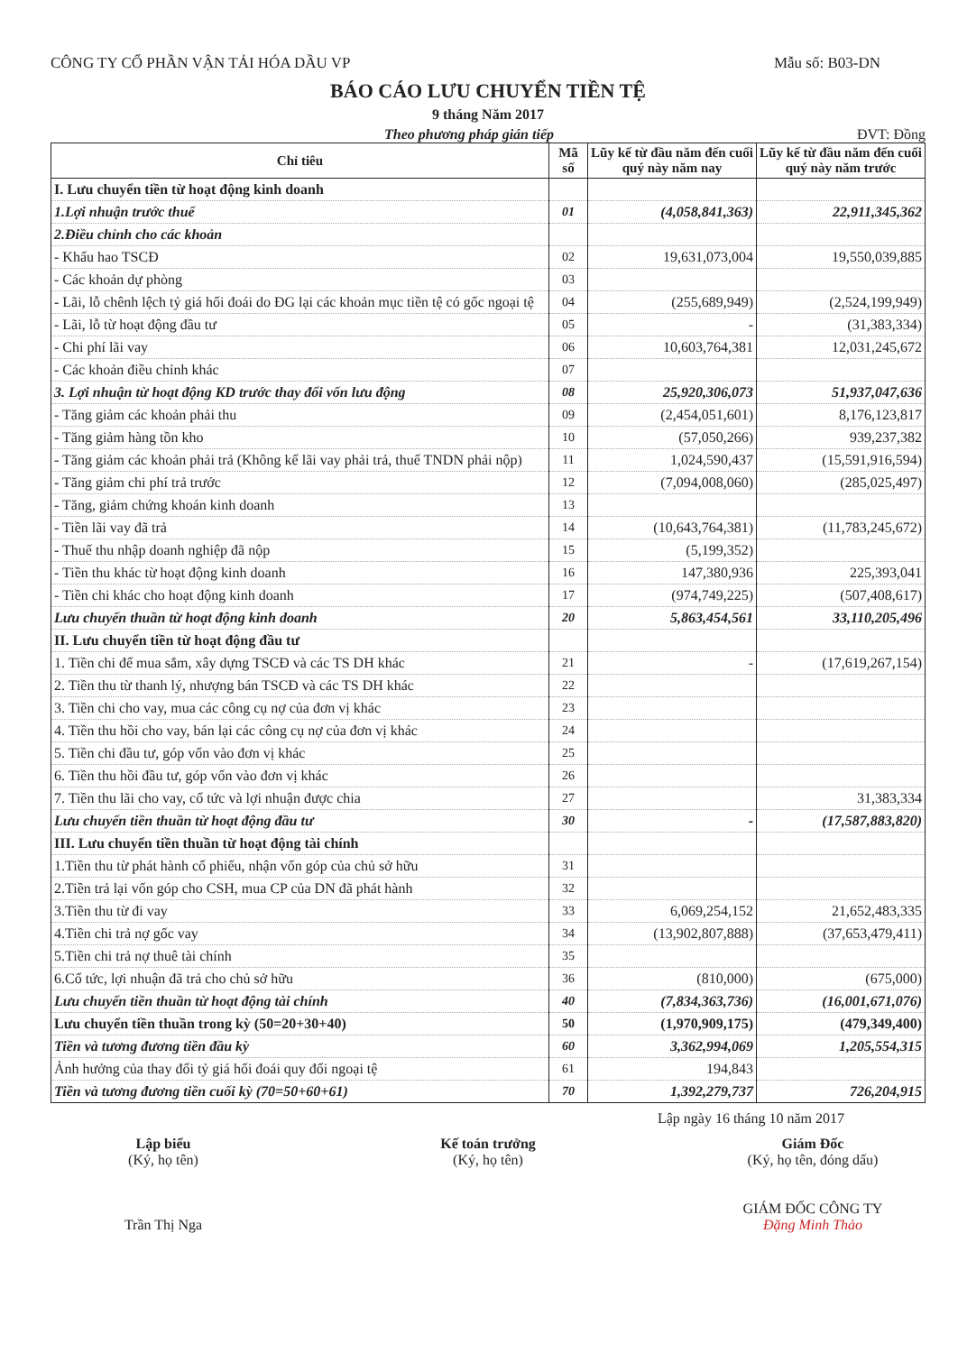CÔNG TY CỔ PHẦN VẬN TẢI HÓA DẦU VP Mẫu số: B03-DN
BÁO CÁO LƯU CHUYỂN TIỀN TỆ
9 tháng Năm 2017
Theo phương pháp gián tiếp ĐVT: Đồng
| Chỉ tiêu | Mã số | Lũy kế từ đầu năm đến cuối quý này năm nay | Lũy kế từ đầu năm đến cuối quý này năm trước |
| --- | --- | --- | --- |
| I. Lưu chuyển tiền từ hoạt động kinh doanh | | | |
| 1.Lợi nhuận trước thuế | 01 | (4,058,841,363) | 22,911,345,362 |
| 2.Điều chỉnh cho các khoản | | | |
| - Khấu hao TSCĐ | 02 | 19,631,073,004 | 19,550,039,885 |
| - Các khoản dự phòng | 03 | | |
| - Lãi, lỗ chênh lệch tỷ giá hối đoái do ĐG lại các khoản mục tiền tệ có gốc ngoại tệ | 04 | (255,689,949) | (2,524,199,949) |
| - Lãi, lỗ từ hoạt động đầu tư | 05 | - | (31,383,334) |
| - Chi phí lãi vay | 06 | 10,603,764,381 | 12,031,245,672 |
| - Các khoản điều chỉnh khác | 07 | | |
| 3. Lợi nhuận từ hoạt động KD trước thay đổi vốn lưu động | 08 | 25,920,306,073 | 51,937,047,636 |
| - Tăng giảm các khoản phải thu | 09 | (2,454,051,601) | 8,176,123,817 |
| - Tăng giảm hàng tồn kho | 10 | (57,050,266) | 939,237,382 |
| - Tăng giảm các khoản phải trả (Không kể lãi vay phải trả, thuế TNDN phải nộp) | 11 | 1,024,590,437 | (15,591,916,594) |
| - Tăng giảm chi phí trả trước | 12 | (7,094,008,060) | (285,025,497) |
| - Tăng, giảm chứng khoán kinh doanh | 13 | | |
| - Tiền lãi vay đã trả | 14 | (10,643,764,381) | (11,783,245,672) |
| - Thuế thu nhập doanh nghiệp đã nộp | 15 | (5,199,352) | |
| - Tiền thu khác từ hoạt động kinh doanh | 16 | 147,380,936 | 225,393,041 |
| - Tiền chi khác cho hoạt động kinh doanh | 17 | (974,749,225) | (507,408,617) |
| Lưu chuyển thuần từ hoạt động kinh doanh | 20 | 5,863,454,561 | 33,110,205,496 |
| II. Lưu chuyển tiền từ hoạt động đầu tư | | | |
| 1. Tiền chi để mua sắm, xây dựng TSCĐ và các TS DH khác | 21 | - | (17,619,267,154) |
| 2. Tiền thu từ thanh lý, nhượng bán TSCĐ và các TS DH khác | 22 | | |
| 3. Tiền chi cho vay, mua các công cụ nợ của đơn vị khác | 23 | | |
| 4. Tiền thu hồi cho vay, bán lại các công cụ nợ của đơn vị khác | 24 | | |
| 5. Tiền chi đầu tư, góp vốn vào đơn vị khác | 25 | | |
| 6. Tiền thu hồi đầu tư, góp vốn vào đơn vị khác | 26 | | |
| 7. Tiền thu lãi cho vay, cổ tức và lợi nhuận được chia | 27 | | 31,383,334 |
| Lưu chuyển tiền thuần từ hoạt động đầu tư | 30 | - | (17,587,883,820) |
| III. Lưu chuyển tiền thuần từ hoạt động tài chính | | | |
| 1.Tiền thu từ phát hành cổ phiếu, nhận vốn góp của chủ sở hữu | 31 | | |
| 2.Tiền trả lại vốn góp cho CSH, mua CP của DN đã phát hành | 32 | | |
| 3.Tiền thu từ đi vay | 33 | 6,069,254,152 | 21,652,483,335 |
| 4.Tiền chi trả nợ gốc vay | 34 | (13,902,807,888) | (37,653,479,411) |
| 5.Tiền chi trả nợ thuê tài chính | 35 | | |
| 6.Cổ tức, lợi nhuận đã trả cho chủ sở hữu | 36 | (810,000) | (675,000) |
| Lưu chuyển tiền thuần từ hoạt động tài chính | 40 | (7,834,363,736) | (16,001,671,076) |
| Lưu chuyển tiền thuần trong kỳ (50=20+30+40) | 50 | (1,970,909,175) | (479,349,400) |
| Tiền và tương đương tiền đầu kỳ | 60 | 3,362,994,069 | 1,205,554,315 |
| Ảnh hưởng của thay đổi tỷ giá hối đoái quy đổi ngoại tệ | 61 | 194,843 | |
| Tiền và tương đương tiền cuối kỳ (70=50+60+61) | 70 | 1,392,279,737 | 726,204,915 |
Lập ngày 16 tháng 10 năm 2017
Lập biểu
(Ký, họ tên)
Trần Thị Nga
Kế toán trưởng
(Ký, họ tên)
Giám Đốc
(Ký, họ tên, đóng dấu)
GIÁM ĐỐC CÔNG TY
Đặng Minh Thảo